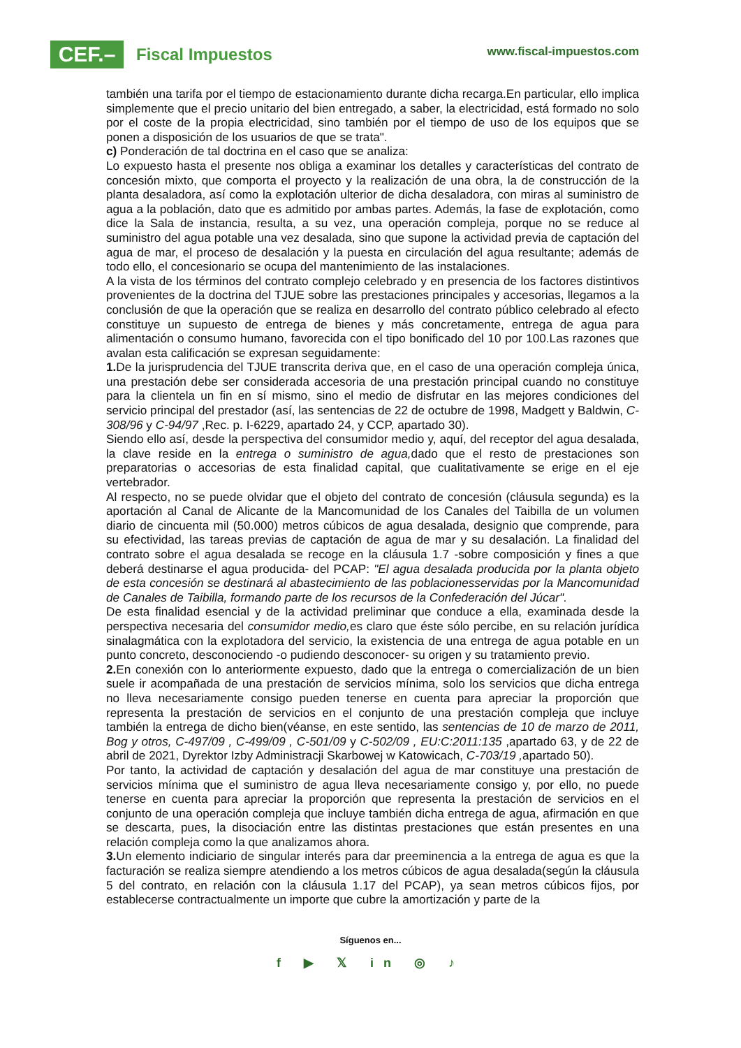CEF.–
Fiscal Impuestos
www.fiscal-impuestos.com
también una tarifa por el tiempo de estacionamiento durante dicha recarga.En particular, ello implica simplemente que el precio unitario del bien entregado, a saber, la electricidad, está formado no solo por el coste de la propia electricidad, sino también por el tiempo de uso de los equipos que se ponen a disposición de los usuarios de que se trata".
c) Ponderación de tal doctrina en el caso que se analiza:
Lo expuesto hasta el presente nos obliga a examinar los detalles y características del contrato de concesión mixto, que comporta el proyecto y la realización de una obra, la de construcción de la planta desaladora, así como la explotación ulterior de dicha desaladora, con miras al suministro de agua a la población, dato que es admitido por ambas partes. Además, la fase de explotación, como dice la Sala de instancia, resulta, a su vez, una operación compleja, porque no se reduce al suministro del agua potable una vez desalada, sino que supone la actividad previa de captación del agua de mar, el proceso de desalación y la puesta en circulación del agua resultante; además de todo ello, el concesionario se ocupa del mantenimiento de las instalaciones.
A la vista de los términos del contrato complejo celebrado y en presencia de los factores distintivos provenientes de la doctrina del TJUE sobre las prestaciones principales y accesorias, llegamos a la conclusión de que la operación que se realiza en desarrollo del contrato público celebrado al efecto constituye un supuesto de entrega de bienes y más concretamente, entrega de agua para alimentación o consumo humano, favorecida con el tipo bonificado del 10 por 100.Las razones que avalan esta calificación se expresan seguidamente:
1. De la jurisprudencia del TJUE transcrita deriva que, en el caso de una operación compleja única, una prestación debe ser considerada accesoria de una prestación principal cuando no constituye para la clientela un fin en sí mismo, sino el medio de disfrutar en las mejores condiciones del servicio principal del prestador (así, las sentencias de 22 de octubre de 1998, Madgett y Baldwin, C-308/96 y C-94/97 ,Rec. p. I-6229, apartado 24, y CCP, apartado 30).
Siendo ello así, desde la perspectiva del consumidor medio y, aquí, del receptor del agua desalada, la clave reside en la entrega o suministro de agua, dado que el resto de prestaciones son preparatorias o accesorias de esta finalidad capital, que cualitativamente se erige en el eje vertebrador.
Al respecto, no se puede olvidar que el objeto del contrato de concesión (cláusula segunda) es la aportación al Canal de Alicante de la Mancomunidad de los Canales del Taibilla de un volumen diario de cincuenta mil (50.000) metros cúbicos de agua desalada, designio que comprende, para su efectividad, las tareas previas de captación de agua de mar y su desalación. La finalidad del contrato sobre el agua desalada se recoge en la cláusula 1.7 -sobre composición y fines a que deberá destinarse el agua producida- del PCAP: "El agua desalada producida por la planta objeto de esta concesión se destinará al abastecimiento de las poblacionesservidas por la Mancomunidad de Canales de Taibilla, formando parte de los recursos de la Confederación del Júcar".
De esta finalidad esencial y de la actividad preliminar que conduce a ella, examinada desde la perspectiva necesaria del consumidor medio, es claro que éste sólo percibe, en su relación jurídica sinalagmática con la explotadora del servicio, la existencia de una entrega de agua potable en un punto concreto, desconociendo -o pudiendo desconocer- su origen y su tratamiento previo.
2. En conexión con lo anteriormente expuesto, dado que la entrega o comercialización de un bien suele ir acompañada de una prestación de servicios mínima, solo los servicios que dicha entrega no lleva necesariamente consigo pueden tenerse en cuenta para apreciar la proporción que representa la prestación de servicios en el conjunto de una prestación compleja que incluye también la entrega de dicho bien(véanse, en este sentido, las sentencias de 10 de marzo de 2011, Bog y otros, C-497/09 , C-499/09 , C-501/09 y C-502/09 , EU:C:2011:135 ,apartado 63, y de 22 de abril de 2021, Dyrektor Izby Administracji Skarbowej w Katowicach, C-703/19 , apartado 50).
Por tanto, la actividad de captación y desalación del agua de mar constituye una prestación de servicios mínima que el suministro de agua lleva necesariamente consigo y, por ello, no puede tenerse en cuenta para apreciar la proporción que representa la prestación de servicios en el conjunto de una operación compleja que incluye también dicha entrega de agua, afirmación en que se descarta, pues, la disociación entre las distintas prestaciones que están presentes en una relación compleja como la que analizamos ahora.
3. Un elemento indiciario de singular interés para dar preeminencia a la entrega de agua es que la facturación se realiza siempre atendiendo a los metros cúbicos de agua desalada(según la cláusula 5 del contrato, en relación con la cláusula 1.17 del PCAP), ya sean metros cúbicos fijos, por establecerse contractualmente un importe que cubre la amortización y parte de la
Síguenos en...
f ▶ 𝕏 in ◎ ♪